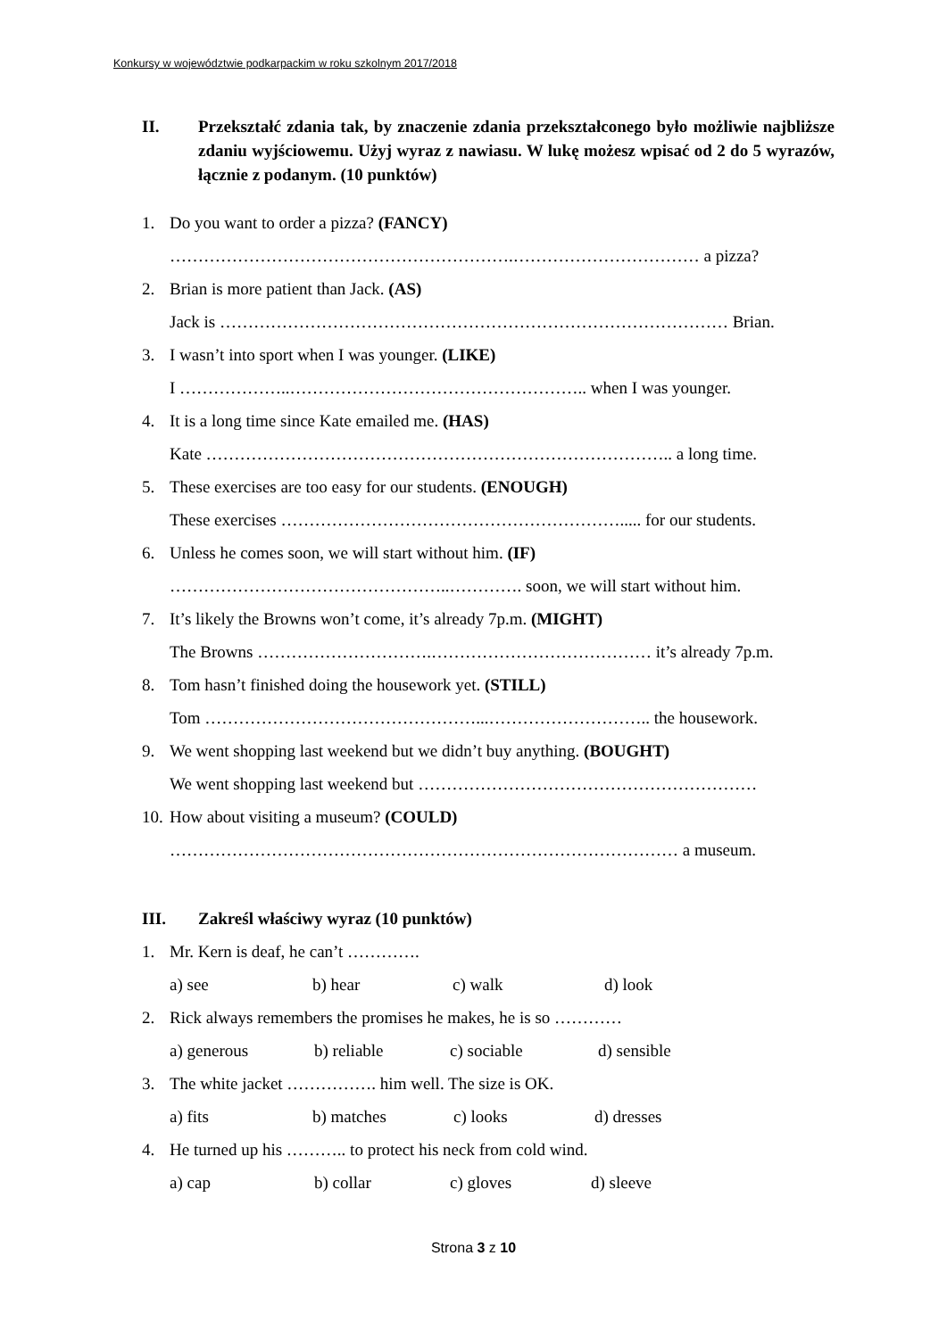Konkursy w województwie podkarpackim w roku szkolnym 2017/2018
II. Przekształć zdania tak, by znaczenie zdania przekształconego było możliwie najbliższe zdaniu wyjściowemu. Użyj wyraz z nawiasu. W lukę możesz wpisać od 2 do 5 wyrazów, łącznie z podanym. (10 punktów)
1.
Do you want to order a pizza? (FANCY)
…………………………………………………….…………………………… a pizza?
2.
Brian is more patient than Jack. (AS)
Jack is ……………………………………………………………………………… Brian.
3.
I wasn’t into sport when I was younger. (LIKE)
I ………………..…………………………………………….. when I was younger.
4.
It is a long time since Kate emailed me. (HAS)
Kate ……………………………………………………………………….. a long time.
5.
These exercises are too easy for our students. (ENOUGH)
These exercises ……………………………………………………..... for our students.
6.
Unless he comes soon, we will start without him. (IF)
…………………………………………..…………. soon, we will start without him.
7.
It’s likely the Browns won’t come, it’s already 7p.m. (MIGHT)
The Browns ………………………….………………………………… it’s already 7p.m.
8.
Tom hasn’t finished doing the housework yet. (STILL)
Tom …………………………………………...……………………….. the housework.
9.
We went shopping last weekend but we didn’t buy anything. (BOUGHT)
We went shopping last weekend but ……………………………………………………
10.
How about visiting a museum? (COULD)
……………………………………………………………………………… a museum.
III.
Zakreśl właściwy wyraz (10 punktów)
1.
Mr. Kern is deaf, he can’t ………….
a) see b) hear c) walk d) look
2.
Rick always remembers the promises he makes, he is so …………
a) generous b) reliable c) sociable d) sensible
3.
The white jacket ……………. him well. The size is OK.
a) fits b) matches c) looks d) dresses
4.
He turned up his ……….. to protect his neck from cold wind.
a) cap b) collar c) gloves d) sleeve
Strona 3 z 10